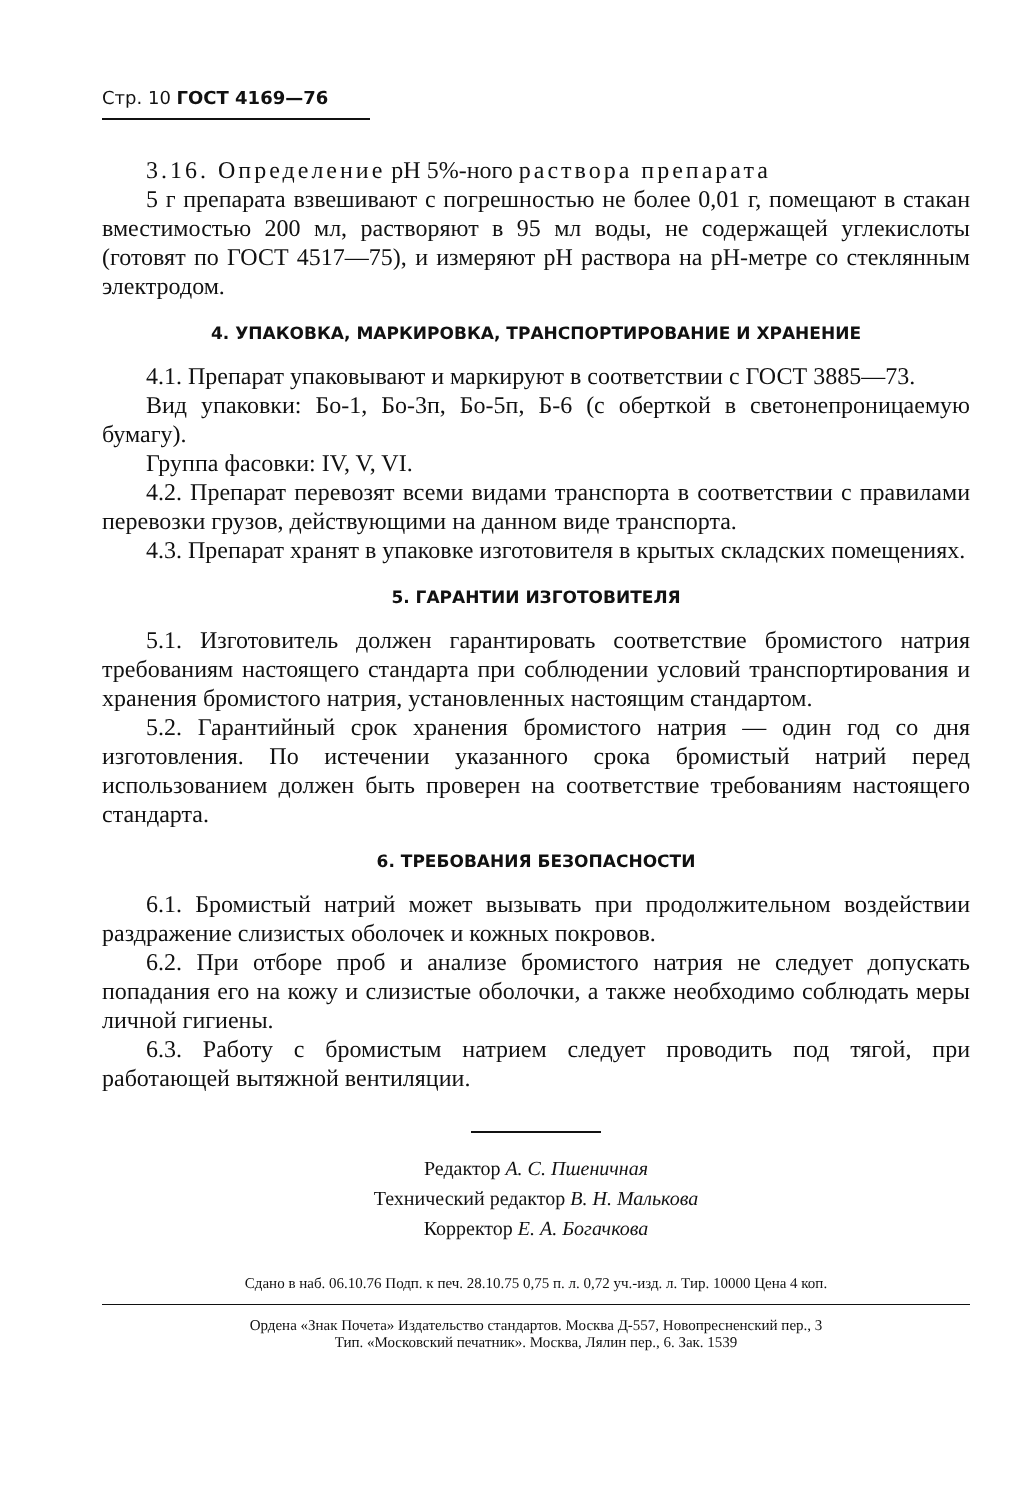Стр. 10 ГОСТ 4169—76
3.16. Определение рН 5%-ного раствора препарата
5 г препарата взвешивают с погрешностью не более 0,01 г, помещают в стакан вместимостью 200 мл, растворяют в 95 мл воды, не содержащей углекислоты (готовят по ГОСТ 4517—75), и измеряют рН раствора на рН-метре со стеклянным электродом.
4. УПАКОВКА, МАРКИРОВКА, ТРАНСПОРТИРОВАНИЕ И ХРАНЕНИЕ
4.1. Препарат упаковывают и маркируют в соответствии с ГОСТ 3885—73.
Вид упаковки: Бо-1, Бо-3п, Бо-5п, Б-6 (с оберткой в светонепроницаемую бумагу).
Группа фасовки: IV, V, VI.
4.2. Препарат перевозят всеми видами транспорта в соответствии с правилами перевозки грузов, действующими на данном виде транспорта.
4.3. Препарат хранят в упаковке изготовителя в крытых складских помещениях.
5. ГАРАНТИИ ИЗГОТОВИТЕЛЯ
5.1. Изготовитель должен гарантировать соответствие бромистого натрия требованиям настоящего стандарта при соблюдении условий транспортирования и хранения бромистого натрия, установленных настоящим стандартом.
5.2. Гарантийный срок хранения бромистого натрия — один год со дня изготовления. По истечении указанного срока бромистый натрий перед использованием должен быть проверен на соответствие требованиям настоящего стандарта.
6. ТРЕБОВАНИЯ БЕЗОПАСНОСТИ
6.1. Бромистый натрий может вызывать при продолжительном воздействии раздражение слизистых оболочек и кожных покровов.
6.2. При отборе проб и анализе бромистого натрия не следует допускать попадания его на кожу и слизистые оболочки, а также необходимо соблюдать меры личной гигиены.
6.3. Работу с бромистым натрием следует проводить под тягой, при работающей вытяжной вентиляции.
Редактор А. С. Пшеничная
Технический редактор В. Н. Малькова
Корректор Е. А. Богачкова
Сдано в наб. 06.10.76 Подп. к печ. 28.10.75 0,75 п. л. 0,72 уч.-изд. л. Тир. 10000 Цена 4 коп.
Ордена «Знак Почета» Издательство стандартов. Москва Д-557, Новопресненский пер., 3
Тип. «Московский печатник». Москва, Лялин пер., 6. Зак. 1539